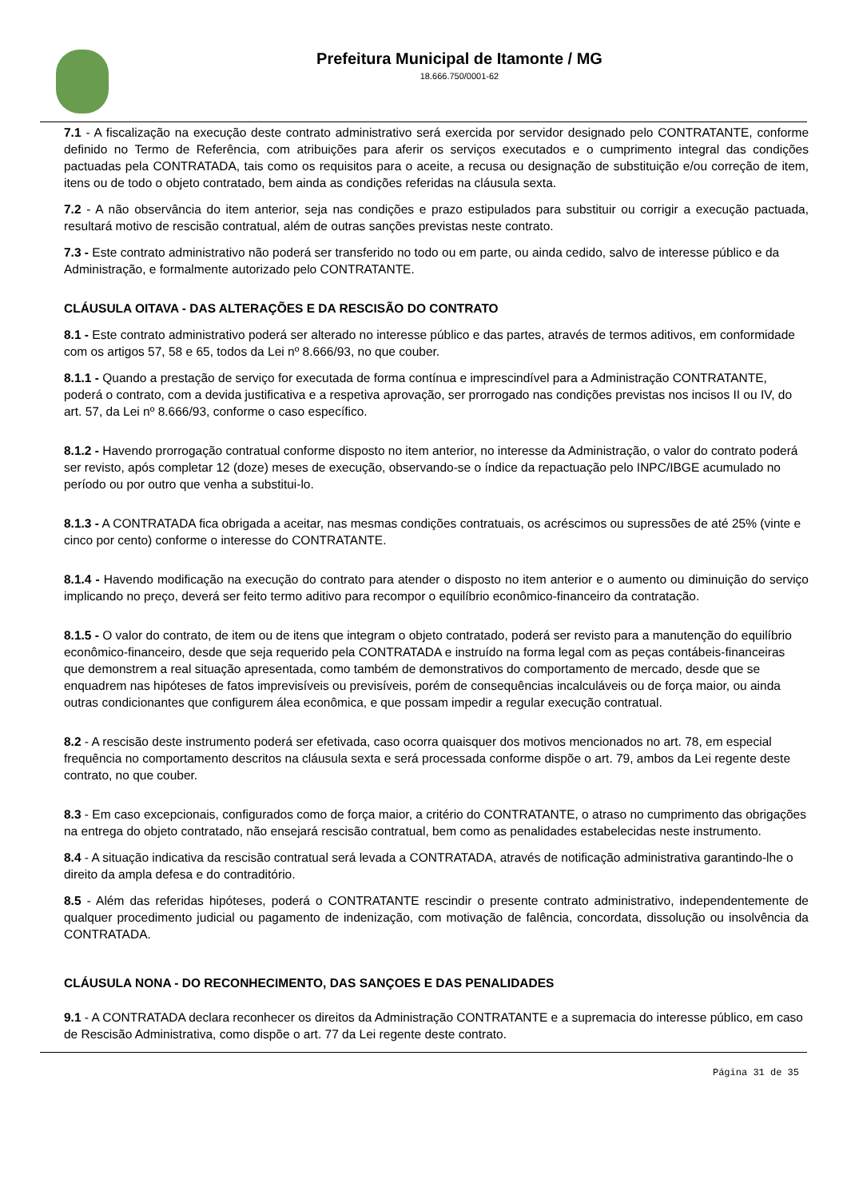Prefeitura Municipal de Itamonte / MG
18.666.750/0001-62
7.1 - A fiscalização na execução deste contrato administrativo será exercida por servidor designado pelo CONTRATANTE, conforme definido no Termo de Referência, com atribuições para aferir os serviços executados e o cumprimento integral das condições pactuadas pela CONTRATADA, tais como os requisitos para o aceite, a recusa ou designação de substituição e/ou correção de item, itens ou de todo o objeto contratado, bem ainda as condições referidas na cláusula sexta.
7.2 - A não observância do item anterior, seja nas condições e prazo estipulados para substituir ou corrigir a execução pactuada, resultará motivo de rescisão contratual, além de outras sanções previstas neste contrato.
7.3 - Este contrato administrativo não poderá ser transferido no todo ou em parte, ou ainda cedido, salvo de interesse público e da Administração, e formalmente autorizado pelo CONTRATANTE.
CLÁUSULA OITAVA - DAS ALTERAÇÕES E DA RESCISÃO DO CONTRATO
8.1 - Este contrato administrativo poderá ser alterado no interesse público e das partes, através de termos aditivos, em conformidade com os artigos 57, 58 e 65, todos da Lei nº 8.666/93, no que couber.
8.1.1 - Quando a prestação de serviço for executada de forma contínua e imprescindível para a Administração CONTRATANTE, poderá o contrato, com a devida justificativa e a respetiva aprovação, ser prorrogado nas condições previstas nos incisos II ou IV, do art. 57, da Lei nº 8.666/93, conforme o caso específico.
8.1.2 - Havendo prorrogação contratual conforme disposto no item anterior, no interesse da Administração, o valor do contrato poderá ser revisto, após completar 12 (doze) meses de execução, observando-se o índice da repactuação pelo INPC/IBGE acumulado no período ou por outro que venha a substitui-lo.
8.1.3 - A CONTRATADA fica obrigada a aceitar, nas mesmas condições contratuais, os acréscimos ou supressões de até 25% (vinte e cinco por cento) conforme o interesse do CONTRATANTE.
8.1.4 - Havendo modificação na execução do contrato para atender o disposto no item anterior e o aumento ou diminuição do serviço implicando no preço, deverá ser feito termo aditivo para recompor o equilíbrio econômico-financeiro da contratação.
8.1.5 - O valor do contrato, de item ou de itens que integram o objeto contratado, poderá ser revisto para a manutenção do equilíbrio econômico-financeiro, desde que seja requerido pela CONTRATADA e instruído na forma legal com as peças contábeis-financeiras que demonstrem a real situação apresentada, como também de demonstrativos do comportamento de mercado, desde que se enquadrem nas hipóteses de fatos imprevisíveis ou previsíveis, porém de consequências incalculáveis ou de força maior, ou ainda outras condicionantes que configurem álea econômica, e que possam impedir a regular execução contratual.
8.2 - A rescisão deste instrumento poderá ser efetivada, caso ocorra quaisquer dos motivos mencionados no art. 78, em especial frequência no comportamento descritos na cláusula sexta e será processada conforme dispõe o art. 79, ambos da Lei regente deste contrato, no que couber.
8.3 - Em caso excepcionais, configurados como de força maior, a critério do CONTRATANTE, o atraso no cumprimento das obrigações na entrega do objeto contratado, não ensejará rescisão contratual, bem como as penalidades estabelecidas neste instrumento.
8.4 - A situação indicativa da rescisão contratual será levada a CONTRATADA, através de notificação administrativa garantindo-lhe o direito da ampla defesa e do contraditório.
8.5 - Além das referidas hipóteses, poderá o CONTRATANTE rescindir o presente contrato administrativo, independentemente de qualquer procedimento judicial ou pagamento de indenização, com motivação de falência, concordata, dissolução ou insolvência da CONTRATADA.
CLÁUSULA NONA - DO RECONHECIMENTO, DAS SANÇOES E DAS PENALIDADES
9.1 - A CONTRATADA declara reconhecer os direitos da Administração CONTRATANTE e a supremacia do interesse público, em caso de Rescisão Administrativa, como dispõe o art. 77 da Lei regente deste contrato.
Página 31 de 35